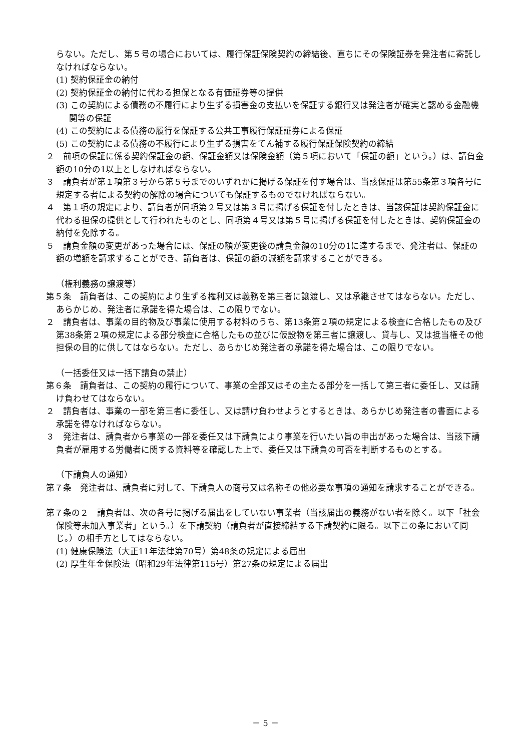らない。ただし、第５号の場合においては、履行保証保険契約の締結後、直ちにその保険証券を発注者に寄託しなければならない。
(1) 契約保証金の納付
(2) 契約保証金の納付に代わる担保となる有価証券等の提供
(3) この契約による債務の不履行により生ずる損害金の支払いを保証する銀行又は発注者が確実と認める金融機関等の保証
(4) この契約による債務の履行を保証する公共工事履行保証証券による保証
(5) この契約による債務の不履行により生ずる損害をてん補する履行保証保険契約の締結
２　前項の保証に係る契約保証金の額、保証金額又は保険金額（第５項において「保証の額」という。）は、請負金額の10分の1以上としなければならない。
３　請負者が第１項第３号から第５号までのいずれかに掲げる保証を付す場合は、当該保証は第55条第３項各号に規定する者による契約の解除の場合についても保証するものでなければならない。
４　第１項の規定により、請負者が同項第２号又は第３号に掲げる保証を付したときは、当該保証は契約保証金に代わる担保の提供として行われたものとし、同項第４号又は第５号に掲げる保証を付したときは、契約保証金の納付を免除する。
５　請負金額の変更があった場合には、保証の額が変更後の請負金額の10分の1に達するまで、発注者は、保証の額の増額を請求することができ、請負者は、保証の額の減額を請求することができる。
（権利義務の譲渡等）
第５条　請負者は、この契約により生ずる権利又は義務を第三者に譲渡し、又は承継させてはならない。ただし、あらかじめ、発注者に承諾を得た場合は、この限りでない。
２　請負者は、事業の目的物及び事業に使用する材料のうち、第13条第２項の規定による検査に合格したもの及び第38条第２項の規定による部分検査に合格したもの並びに仮設物を第三者に譲渡し、貸与し、又は抵当権その他担保の目的に供してはならない。ただし、あらかじめ発注者の承諾を得た場合は、この限りでない。
（一括委任又は一括下請負の禁止）
第６条　請負者は、この契約の履行について、事業の全部又はその主たる部分を一括して第三者に委任し、又は請け負わせてはならない。
２　請負者は、事業の一部を第三者に委任し、又は請け負わせようとするときは、あらかじめ発注者の書面による承諾を得なければならない。
３　発注者は、請負者から事業の一部を委任又は下請負により事業を行いたい旨の申出があった場合は、当該下請負者が雇用する労働者に関する資料等を確認した上で、委任又は下請負の可否を判断するものとする。
（下請負人の通知）
第７条　発注者は、請負者に対して、下請負人の商号又は名称その他必要な事項の通知を請求することができる。
第７条の２　請負者は、次の各号に掲げる届出をしていない事業者（当該届出の義務がない者を除く。以下「社会保険等未加入事業者」という。）を下請契約（請負者が直接締結する下請契約に限る。以下この条において同じ。）の相手方としてはならない。
(1) 健康保険法（大正11年法律第70号）第48条の規定による届出
(2) 厚生年金保険法（昭和29年法律第115号）第27条の規定による届出
－ 5 －